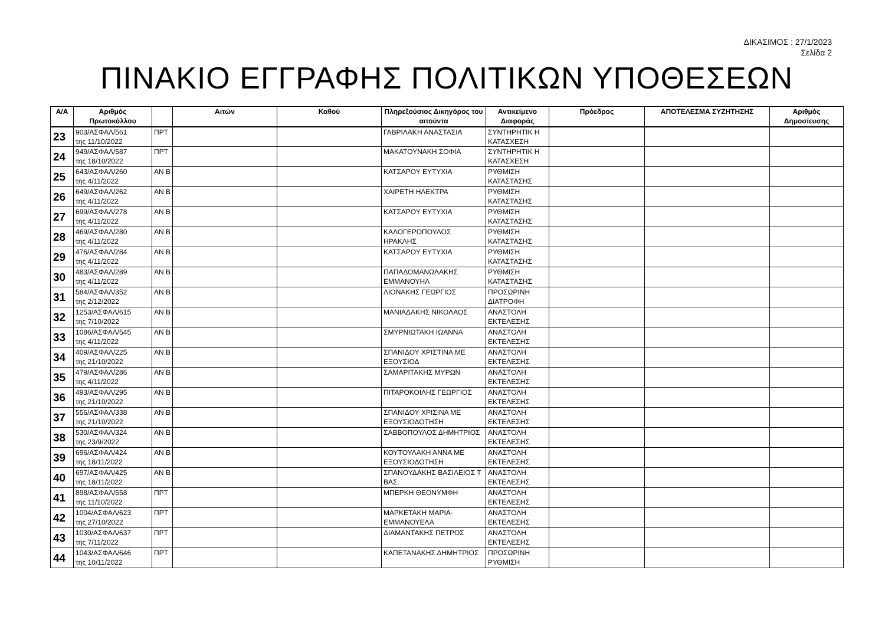ΔΙΚΑΣΙΜΟΣ : 27/1/2023
Σελίδα 2
ΠΙΝΑΚΙΟ ΕΓΓΡΑΦΗΣ ΠΟΛΙΤΙΚΩΝ ΥΠΟΘΕΣΕΩΝ
| Α/Α | Αριθμός Πρωτοκόλλου | | Αιτών | Καθού | Πληρεξούσιος Δικηγόρος του αιτούντα | Αντικείμενο Διαφοράς | Πρόεδρος | ΑΠΟΤΕΛΕΣΜΑ ΣΥΖΗΤΗΣΗΣ | Αριθμός Δημοσίευσης |
| --- | --- | --- | --- | --- | --- | --- | --- | --- | --- |
| 23 | 903/ΑΣΦΑΛ/561 της 11/10/2022 | ΠΡΤ | | | ΓΑΒΡΙΛΑΚΗ ΑΝΑΣΤΑΣΙΑ | ΣΥΝΤΗΡΗΤΙΚ Η ΚΑΤΑΣΧΕΣΗ | | | |
| 24 | 949/ΑΣΦΑΛ/587 της 18/10/2022 | ΠΡΤ | | | ΜΑΚΑΤΟΥΝΑΚΗ ΣΟΦΙΑ | ΣΥΝΤΗΡΗΤΙΚ Η ΚΑΤΑΣΧΕΣΗ | | | |
| 25 | 643/ΑΣΦΑΛ/260 της 4/11/2022 | ΑΝ Β | | | ΚΑΤΣΑΡΟΥ ΕΥΤΥΧΙΑ | ΡΥΘΜΙΣΗ ΚΑΤΑΣΤΑΣΗΣ | | | |
| 26 | 649/ΑΣΦΑΛ/262 της 4/11/2022 | ΑΝ Β | | | ΧΑΙΡΕΤΗ ΗΛΕΚΤΡΑ | ΡΥΘΜΙΣΗ ΚΑΤΑΣΤΑΣΗΣ | | | |
| 27 | 699/ΑΣΦΑΛ/278 της 4/11/2022 | ΑΝ Β | | | ΚΑΤΣΑΡΟΥ ΕΥΤΥΧΙΑ | ΡΥΘΜΙΣΗ ΚΑΤΑΣΤΑΣΗΣ | | | |
| 28 | 469/ΑΣΦΑΛ/280 της 4/11/2022 | ΑΝ Β | | | ΚΑΛΟΓΕΡΟΠΟΥΛΟΣ ΗΡΑΚΛΗΣ | ΡΥΘΜΙΣΗ ΚΑΤΑΣΤΑΣΗΣ | | | |
| 29 | 476/ΑΣΦΑΛ/284 της 4/11/2022 | ΑΝ Β | | | ΚΑΤΣΑΡΟΥ ΕΥΤΥΧΙΑ | ΡΥΘΜΙΣΗ ΚΑΤΑΣΤΑΣΗΣ | | | |
| 30 | 483/ΑΣΦΑΛ/289 της 4/11/2022 | ΑΝ Β | | | ΠΑΠΑΔΟΜΑΝΩΛΑΚΗΣ ΕΜΜΑΝΟΥΗΛ | ΡΥΘΜΙΣΗ ΚΑΤΑΣΤΑΣΗΣ | | | |
| 31 | 584/ΑΣΦΑΛ/352 της 2/12/2022 | ΑΝ Β | | | ΛΙΟΝΑΚΗΣ ΓΕΩΡΓΙΟΣ | ΠΡΟΣΩΡΙΝΗ ΔΙΑΤΡΟΦΗ | | | |
| 32 | 1253/ΑΣΦΑΛ/615 της 7/10/2022 | ΑΝ Β | | | ΜΑΝΙΑΔΑΚΗΣ ΝΙΚΟΛΑΟΣ | ΑΝΑΣΤΟΛΗ ΕΚΤΕΛΕΣΗΣ | | | |
| 33 | 1086/ΑΣΦΑΛ/545 της 4/11/2022 | ΑΝ Β | | | ΣΜΥΡΝΙΩΤΑΚΗ ΙΩΑΝΝΑ | ΑΝΑΣΤΟΛΗ ΕΚΤΕΛΕΣΗΣ | | | |
| 34 | 409/ΑΣΦΑΛ/225 της 21/10/2022 | ΑΝ Β | | | ΣΠΑΝΙΔΟΥ ΧΡΙΣΤΙΝΑ ΜΕ ΕΞΟΥΣΙΟΔ | ΑΝΑΣΤΟΛΗ ΕΚΤΕΛΕΣΗΣ | | | |
| 35 | 479/ΑΣΦΑΛ/286 της 4/11/2022 | ΑΝ Β | | | ΣΑΜΑΡΙΤΑΚΗΣ ΜΥΡΩΝ | ΑΝΑΣΤΟΛΗ ΕΚΤΕΛΕΣΗΣ | | | |
| 36 | 493/ΑΣΦΑΛ/295 της 21/10/2022 | ΑΝ Β | | | ΠΙΤΑΡΟΚΟΙΛΗΣ ΓΕΩΡΓΙΟΣ | ΑΝΑΣΤΟΛΗ ΕΚΤΕΛΕΣΗΣ | | | |
| 37 | 556/ΑΣΦΑΛ/338 της 21/10/2022 | ΑΝ Β | | | ΣΠΑΝΙΔΟΥ ΧΡΙΣΙΝΑ ΜΕ ΕΞΟΥΣΙΟΔΟΤΗΣΗ | ΑΝΑΣΤΟΛΗ ΕΚΤΕΛΕΣΗΣ | | | |
| 38 | 530/ΑΣΦΑΛ/324 της 23/9/2022 | ΑΝ Β | | | ΣΑΒΒΟΠΟΥΛΟΣ ΔΗΜΗΤΡΙΟΣ | ΑΝΑΣΤΟΛΗ ΕΚΤΕΛΕΣΗΣ | | | |
| 39 | 696/ΑΣΦΑΛ/424 της 18/11/2022 | ΑΝ Β | | | ΚΟΥΤΟΥΛΑΚΗ ΑΝΝΑ ΜΕ ΕΞΟΥΣΙΟΔΟΤΗΣΗ | ΑΝΑΣΤΟΛΗ ΕΚΤΕΛΕΣΗΣ | | | |
| 40 | 697/ΑΣΦΑΛ/425 της 18/11/2022 | ΑΝ Β | | | ΣΠΑΝΟΥΔΑΚΗΣ ΒΑΣΙΛΕΙΟΣ Τ ΒΑΣ. | ΑΝΑΣΤΟΛΗ ΕΚΤΕΛΕΣΗΣ | | | |
| 41 | 898/ΑΣΦΑΛ/558 της 11/10/2022 | ΠΡΤ | | | ΜΠΕΡΚΗ ΘΕΟΝΥΜΦΗ | ΑΝΑΣΤΟΛΗ ΕΚΤΕΛΕΣΗΣ | | | |
| 42 | 1004/ΑΣΦΑΛ/623 της 27/10/2022 | ΠΡΤ | | | ΜΑΡΚΕΤΑΚΗ ΜΑΡΙΑ-ΕΜΜΑΝΟΥΕΛΑ | ΑΝΑΣΤΟΛΗ ΕΚΤΕΛΕΣΗΣ | | | |
| 43 | 1030/ΑΣΦΑΛ/637 της 7/11/2022 | ΠΡΤ | | | ΔΙΑΜΑΝΤΑΚΗΣ ΠΕΤΡΟΣ | ΑΝΑΣΤΟΛΗ ΕΚΤΕΛΕΣΗΣ | | | |
| 44 | 1043/ΑΣΦΑΛ/646 της 10/11/2022 | ΠΡΤ | | | ΚΑΠΕΤΑΝΑΚΗΣ ΔΗΜΗΤΡΙΟΣ | ΠΡΟΣΩΡΙΝΗ ΡΥΘΜΙΣΗ | | | |